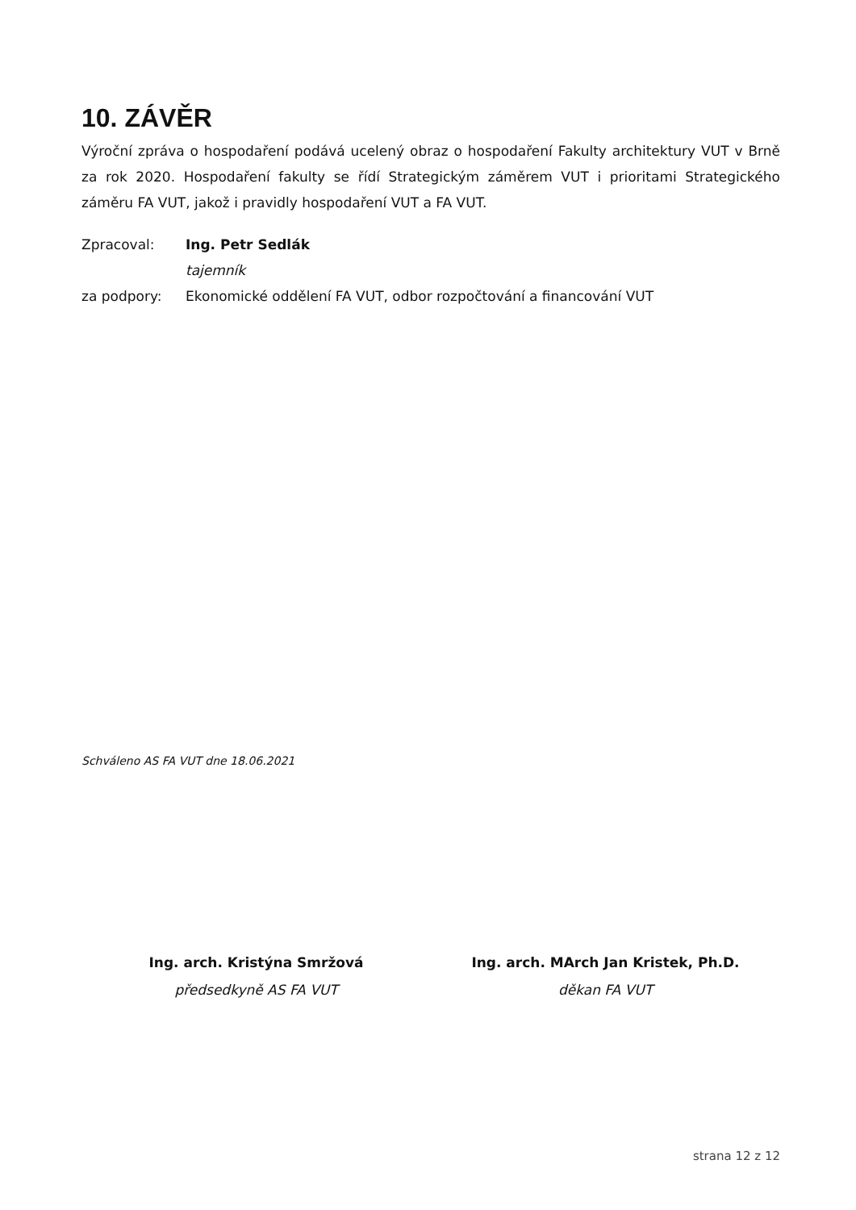10. ZÁVĚR
Výroční zpráva o hospodaření podává ucelený obraz o hospodaření Fakulty architektury VUT v Brně za rok 2020. Hospodaření fakulty se řídí Strategickým záměrem VUT i prioritami Strategického záměru FA VUT, jakož i pravidly hospodaření VUT a FA VUT.
| Zpracoval: | Ing. Petr Sedlák |
| | tajemník |
| za podpory: | Ekonomické oddělení FA VUT, odbor rozpočtování a financování VUT |
Schváleno AS FA VUT dne 18.06.2021
Ing. arch. Kristýna Smržová
předsedkyně AS FA VUT
Ing. arch. MArch Jan Kristek, Ph.D.
děkan FA VUT
strana 12 z 12